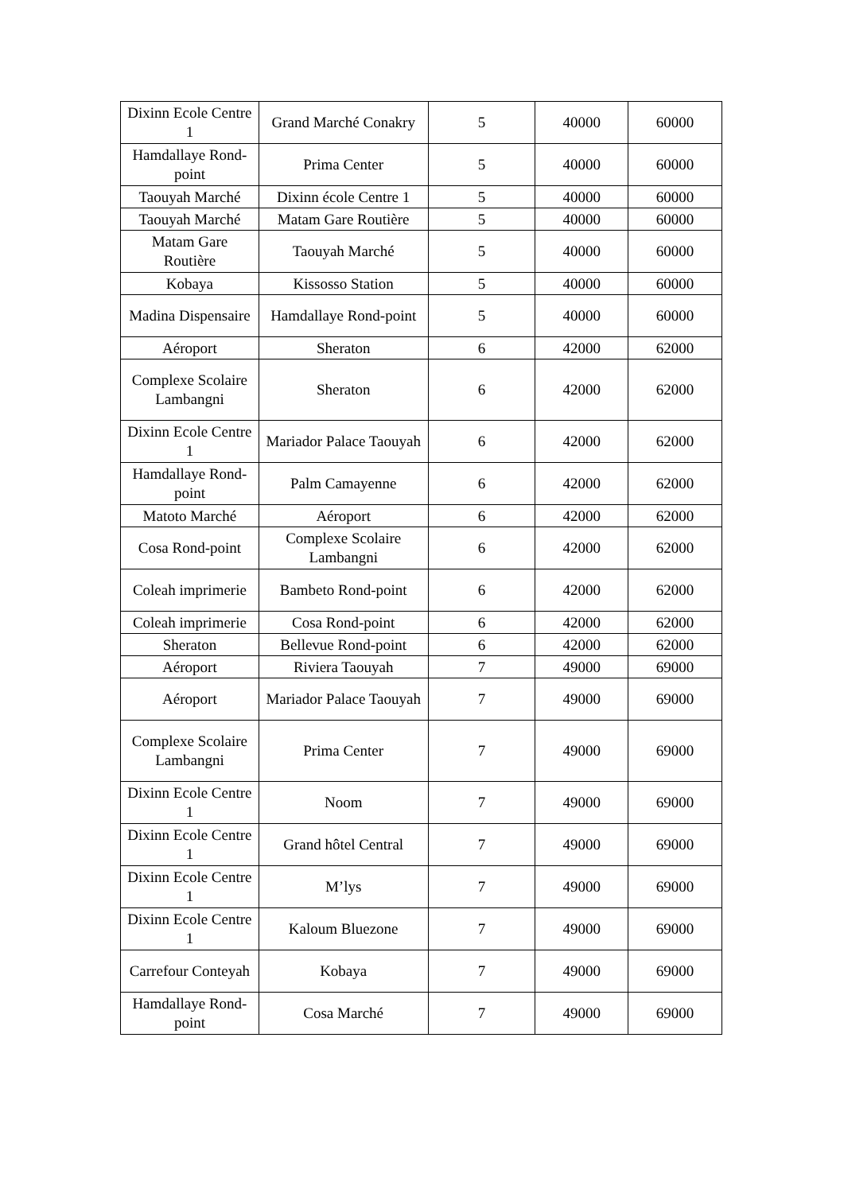| Dixinn Ecole Centre 1 | Grand Marché Conakry | 5 | 40000 | 60000 |
| Hamdallaye Rond-point | Prima Center | 5 | 40000 | 60000 |
| Taouyah Marché | Dixinn école Centre 1 | 5 | 40000 | 60000 |
| Taouyah Marché | Matam Gare Routière | 5 | 40000 | 60000 |
| Matam Gare Routière | Taouyah Marché | 5 | 40000 | 60000 |
| Kobaya | Kissosso Station | 5 | 40000 | 60000 |
| Madina Dispensaire | Hamdallaye Rond-point | 5 | 40000 | 60000 |
| Aéroport | Sheraton | 6 | 42000 | 62000 |
| Complexe Scolaire Lambangni | Sheraton | 6 | 42000 | 62000 |
| Dixinn Ecole Centre 1 | Mariador Palace Taouyah | 6 | 42000 | 62000 |
| Hamdallaye Rond-point | Palm Camayenne | 6 | 42000 | 62000 |
| Matoto Marché | Aéroport | 6 | 42000 | 62000 |
| Cosa Rond-point | Complexe Scolaire Lambangni | 6 | 42000 | 62000 |
| Coleah imprimerie | Bambeto Rond-point | 6 | 42000 | 62000 |
| Coleah imprimerie | Cosa Rond-point | 6 | 42000 | 62000 |
| Sheraton | Bellevue Rond-point | 6 | 42000 | 62000 |
| Aéroport | Riviera Taouyah | 7 | 49000 | 69000 |
| Aéroport | Mariador Palace Taouyah | 7 | 49000 | 69000 |
| Complexe Scolaire Lambangni | Prima Center | 7 | 49000 | 69000 |
| Dixinn Ecole Centre 1 | Noom | 7 | 49000 | 69000 |
| Dixinn Ecole Centre 1 | Grand hôtel Central | 7 | 49000 | 69000 |
| Dixinn Ecole Centre 1 | M’lys | 7 | 49000 | 69000 |
| Dixinn Ecole Centre 1 | Kaloum Bluezone | 7 | 49000 | 69000 |
| Carrefour Conteyah | Kobaya | 7 | 49000 | 69000 |
| Hamdallaye Rond-point | Cosa Marché | 7 | 49000 | 69000 |